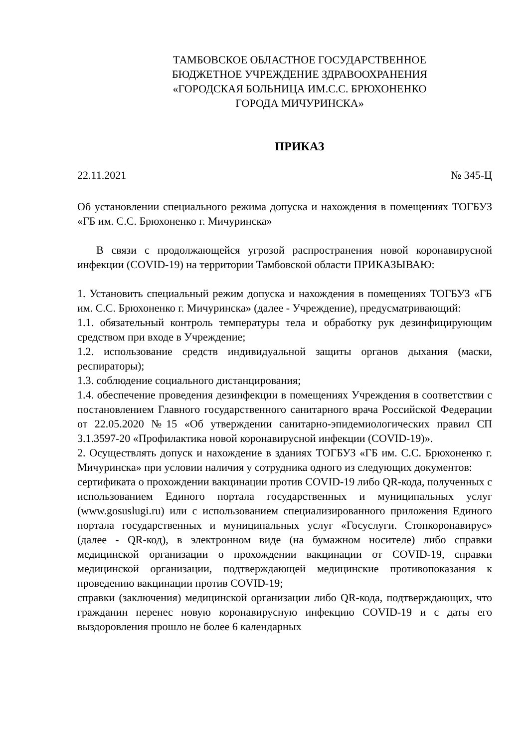ТАМБОВСКОЕ ОБЛАСТНОЕ ГОСУДАРСТВЕННОЕ
БЮДЖЕТНОЕ УЧРЕЖДЕНИЕ ЗДРАВООХРАНЕНИЯ
«ГОРОДСКАЯ БОЛЬНИЦА ИМ.С.С. БРЮХОНЕНКО
ГОРОДА МИЧУРИНСКА»
ПРИКАЗ
22.11.2021 № 345-Ц
Об установлении специального режима допуска и нахождения в помещениях ТОГБУЗ «ГБ им. С.С. Брюхоненко г. Мичуринска»
В связи с продолжающейся угрозой распространения новой коронавирусной инфекции (COVID-19) на территории Тамбовской области ПРИКАЗЫВАЮ:
1. Установить специальный режим допуска и нахождения в помещениях ТОГБУЗ «ГБ им. С.С. Брюхоненко г. Мичуринска» (далее - Учреждение), предусматривающий:
1.1. обязательный контроль температуры тела и обработку рук дезинфицирующим средством при входе в Учреждение;
1.2. использование средств индивидуальной защиты органов дыхания (маски, респираторы);
1.3. соблюдение социального дистанцирования;
1.4. обеспечение проведения дезинфекции в помещениях Учреждения в соответствии с постановлением Главного государственного санитарного врача Российской Федерации от 22.05.2020 №15 «Об утверждении санитарно-эпидемиологических правил СП 3.1.3597-20 «Профилактика новой коронавирусной инфекции (COVID-19)».
2. Осуществлять допуск и нахождение в зданиях ТОГБУЗ «ГБ им. С.С. Брюхоненко г. Мичуринска» при условии наличия у сотрудника одного из следующих документов:
сертификата о прохождении вакцинации против COVID-19 либо QR-кода, полученных с использованием Единого портала государственных и муниципальных услуг (www.gosuslugi.ru) или с использованием специализированного приложения Единого портала государственных и муниципальных услуг «Госуслуги. Стопкоронавирус» (далее - QR-код), в электронном виде (на бумажном носителе) либо справки медицинской организации о прохождении вакцинации от COVID-19, справки медицинской организации, подтверждающей медицинские противопоказания к проведению вакцинации против COVID-19;
справки (заключения) медицинской организации либо QR-кода, подтверждающих, что гражданин перенес новую коронавирусную инфекцию COVID-19 и с даты его выздоровления прошло не более 6 календарных